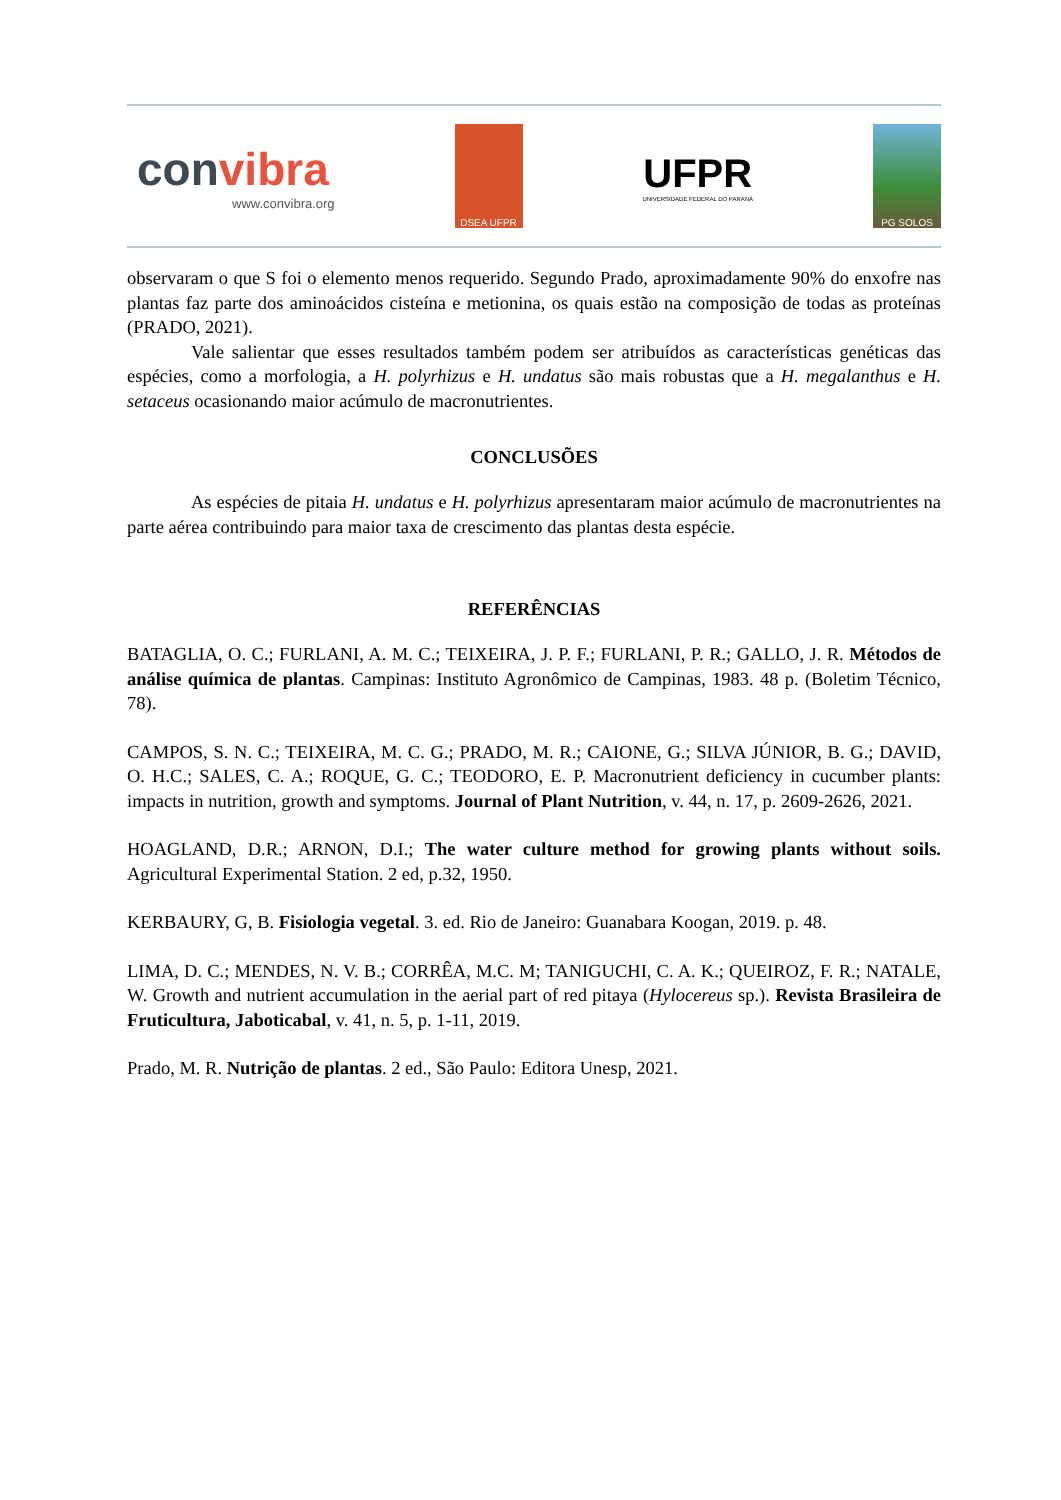convibra
www.convibra.org
DSEA UFPR
UFPR
UNIVERSIDADE FEDERAL DO PARANÁ
PG SOLOS
observaram o que S foi o elemento menos requerido. Segundo Prado, aproximadamente 90% do enxofre nas plantas faz parte dos aminoácidos cisteína e metionina, os quais estão na composição de todas as proteínas (PRADO, 2021).
Vale salientar que esses resultados também podem ser atribuídos as características genéticas das espécies, como a morfologia, a H. polyrhizus e H. undatus são mais robustas que a H. megalanthus e H. setaceus ocasionando maior acúmulo de macronutrientes.
CONCLUSÕES
As espécies de pitaia H. undatus e H. polyrhizus apresentaram maior acúmulo de macronutrientes na parte aérea contribuindo para maior taxa de crescimento das plantas desta espécie.
REFERÊNCIAS
BATAGLIA, O. C.; FURLANI, A. M. C.; TEIXEIRA, J. P. F.; FURLANI, P. R.; GALLO, J. R. Métodos de análise química de plantas. Campinas: Instituto Agronômico de Campinas, 1983. 48 p. (Boletim Técnico, 78).
CAMPOS, S. N. C.; TEIXEIRA, M. C. G.; PRADO, M. R.; CAIONE, G.; SILVA JÚNIOR, B. G.; DAVID, O. H.C.; SALES, C. A.; ROQUE, G. C.; TEODORO, E. P. Macronutrient deficiency in cucumber plants: impacts in nutrition, growth and symptoms. Journal of Plant Nutrition, v. 44, n. 17, p. 2609-2626, 2021.
HOAGLAND, D.R.; ARNON, D.I.; The water culture method for growing plants without soils. Agricultural Experimental Station. 2 ed, p.32, 1950.
KERBAURY, G, B. Fisiologia vegetal. 3. ed. Rio de Janeiro: Guanabara Koogan, 2019. p. 48.
LIMA, D. C.; MENDES, N. V. B.; CORRÊA, M.C. M; TANIGUCHI, C. A. K.; QUEIROZ, F. R.; NATALE, W. Growth and nutrient accumulation in the aerial part of red pitaya (Hylocereus sp.). Revista Brasileira de Fruticultura, Jaboticabal, v. 41, n. 5, p. 1-11, 2019.
Prado, M. R. Nutrição de plantas. 2 ed., São Paulo: Editora Unesp, 2021.